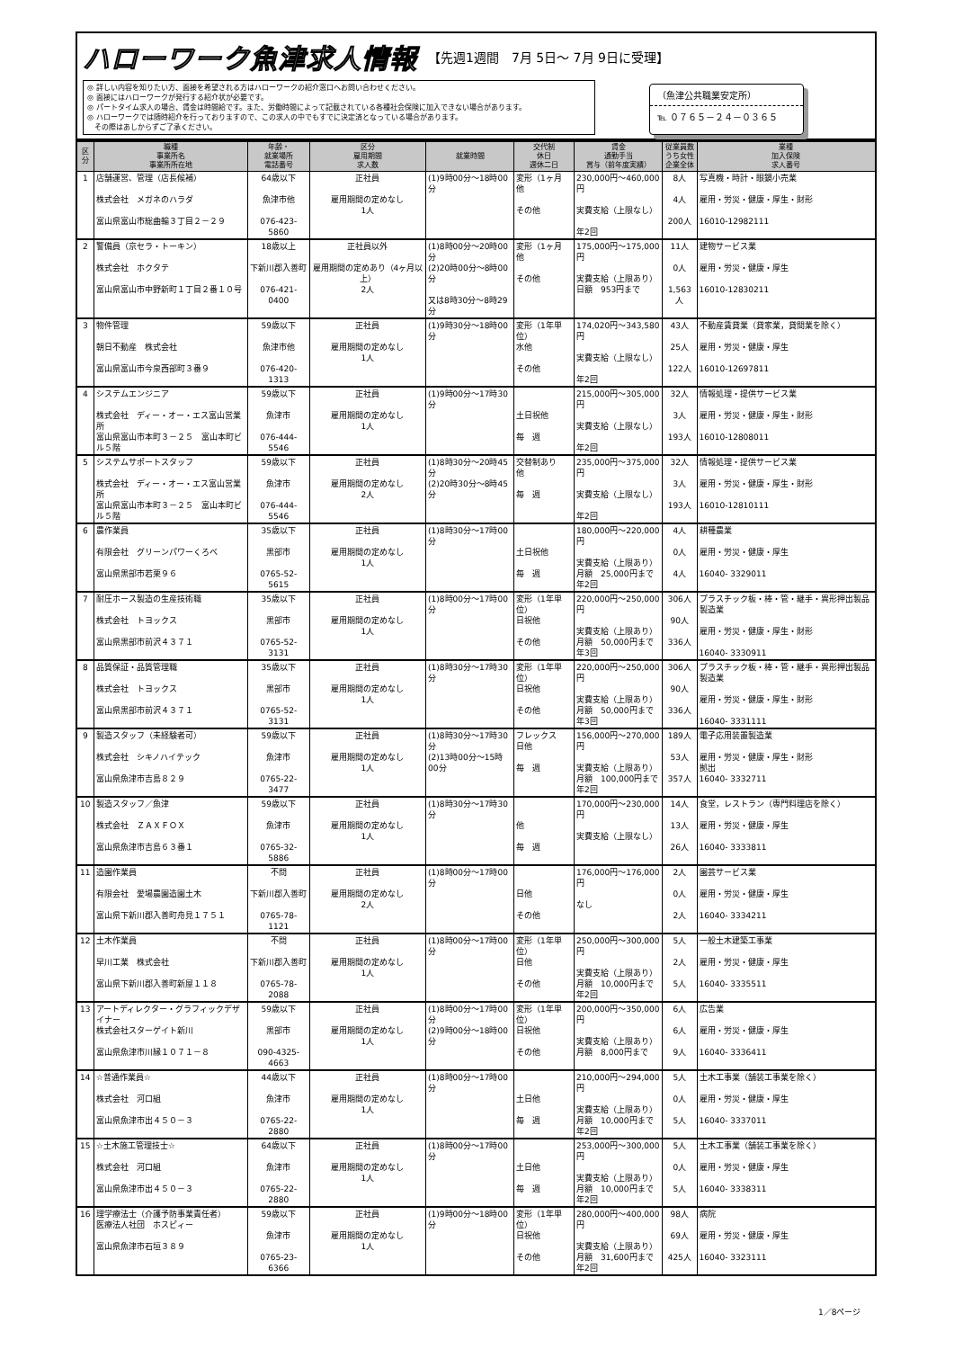ハローワーク魚津求人情報 【先週1週間　7月 5日～ 7月 9日に受理】
◎ 詳しい内容を知りたい方、面接を希望される方はハローワークの紹介窓口へお問い合わせください。
◎ 面接にはハローワークが発行する紹介状が必要です。
◎ パートタイム求人の場合、賃金は時間給です。また、労働時間によって記載されている各種社会保険に加入できない場合があります。
◎ ハローワークでは随時紹介を行っておりますので、この求人の中でもすでに決定済となっている場合があります。
　その際はあしからずご了承ください。
（魚津公共職業安定所）
℡ ０７６５－２４－０３６５
| 区分 | 職種 事業所名 事業所所在地 | 年齢・ 就業場所 電話番号 | 区分 雇用期間 求人数 | 就業時間 | 交代制 休日 週休二日 | 賃金 通勤手当 賞与（前年度実績） | 従業員数 うち女性 企業全体 | 業種 加入保険 求人番号 |
| --- | --- | --- | --- | --- | --- | --- | --- | --- |
| 1 | 店舗運営、管理（店長候補） 株式会社 メガネのハラダ 富山県富山市総曲輪３丁目２－２９ | 64歳以下 魚津市他 076-423-5860 | 正社員 雇用期間の定めなし 1人 | (1)9時00分～18時00分 | 変形（1ヶ月 他 その他 | 230,000円～460,000円 実費支給（上限なし） 年2回 | 8人 4人 200人 | 写真機・時計・眼鏡小売業 雇用・労災・健康・厚生・財形 16010-12982111 |
| 2 | 警備員（京セラ・トーキン） 株式会社 ホクタテ 富山県富山市中野新町１丁目２番１０号 | 18歳以上 下新川郡入善町 076-421-0400 | 正社員以外 雇用期間の定めあり（4ヶ月以上） 2人 | (1)8時00分～20時00分 (2)20時00分～8時00分 又は8時30分～8時29分 | 変形（1ヶ月 他 その他 | 175,000円～175,000円 実費支給（上限あり） 日額 953円まで | 11人 0人 1,563人 | 建物サービス業 雇用・労災・健康・厚生 16010-12830211 |
| 3 | 物件管理 朝日不動産 株式会社 富山県富山市今泉西部町３番９ | 59歳以下 魚津市他 076-420-1313 | 正社員 雇用期間の定めなし 1人 | (1)9時30分～18時00分 | 変形（1年単位） 水他 その他 | 174,020円～343,580円 実費支給（上限なし） 年2回 | 43人 25人 122人 | 不動産賃貸業（貸家業，貸間業を除く） 雇用・労災・健康・厚生 16010-12697811 |
| 4 | システムエンジニア 株式会社 ディー・オー・エス富山営業所 富山県富山市本町３－２５ 富山本町ビル５階 | 59歳以下 魚津市 076-444-5546 | 正社員 雇用期間の定めなし 1人 | (1)9時00分～17時30分 | 土日祝他 毎 週 | 215,000円～305,000円 実費支給（上限なし） 年2回 | 32人 3人 193人 | 情報処理・提供サービス業 雇用・労災・健康・厚生・財形 16010-12808011 |
| 5 | システムサポートスタッフ 株式会社 ディー・オー・エス富山営業所 富山県富山市本町３－２５ 富山本町ビル５階 | 59歳以下 魚津市 076-444-5546 | 正社員 雇用期間の定めなし 2人 | (1)8時30分～20時45分 (2)20時30分～8時45分 | 交替制あり 他 毎 週 | 235,000円～375,000円 実費支給（上限なし） 年2回 | 32人 3人 193人 | 情報処理・提供サービス業 雇用・労災・健康・厚生・財形 16010-12810111 |
| 6 | 農作業員 有限会社 グリーンパワーくろべ 富山県黒部市若栗９６ | 35歳以下 黒部市 0765-52-5615 | 正社員 雇用期間の定めなし 1人 | (1)8時30分～17時00分 | 土日祝他 毎 週 | 180,000円～220,000円 実費支給（上限あり） 月額 25,000円まで 年2回 | 4人 0人 4人 | 耕種農業 雇用・労災・健康・厚生 16040- 3329011 |
| 7 | 耐圧ホース製造の生産技術職 株式会社 トヨックス 富山県黒部市前沢４３７１ | 35歳以下 黒部市 0765-52-3131 | 正社員 雇用期間の定めなし 1人 | (1)8時00分～17時00分 | 変形（1年単位） 日祝他 その他 | 220,000円～250,000円 実費支給（上限あり） 月額 50,000円まで 年3回 | 306人 90人 336人 | プラスチック板・棒・管・継手・異形押出製品製造業 雇用・労災・健康・厚生・財形 16040- 3330911 |
| 8 | 品質保証・品質管理職 株式会社 トヨックス 富山県黒部市前沢４３７１ | 35歳以下 黒部市 0765-52-3131 | 正社員 雇用期間の定めなし 1人 | (1)8時30分～17時30分 | 変形（1年単位） 日祝他 その他 | 220,000円～250,000円 実費支給（上限あり） 月額 50,000円まで 年3回 | 306人 90人 336人 | プラスチック板・棒・管・継手・異形押出製品製造業 雇用・労災・健康・厚生・財形 16040- 3331111 |
| 9 | 製造スタッフ（未経験者可） 株式会社 シキノハイテック 富山県魚津市吉島８２９ | 59歳以下 魚津市 0765-22-3477 | 正社員 雇用期間の定めなし 1人 | (1)8時30分～17時30分 (2)13時00分～15時00分 | フレックス 日他 毎 週 | 156,000円～270,000円 実費支給（上限あり） 月額 100,000円まで 年2回 | 189人 53人 357人 | 電子応用装置製造業 雇用・労災・健康・厚生・財形 拠出 16040- 3332711 |
| 10 | 製造スタッフ／魚津 株式会社 ＺＡＸＦＯＸ 富山県魚津市吉島６３番１ | 59歳以下 魚津市 0765-32-5886 | 正社員 雇用期間の定めなし 1人 | (1)8時30分～17時30分 | 他 毎 週 | 170,000円～230,000円 実費支給（上限なし） | 14人 13人 26人 | 食堂，レストラン（専門料理店を除く） 雇用・労災・健康・厚生 16040- 3333811 |
| 11 | 造園作業員 有限会社 愛場農園造園土木 富山県下新川郡入善町舟見１７５１ | 不問 下新川郡入善町 0765-78-1121 | 正社員 雇用期間の定めなし 2人 | (1)8時00分～17時00分 | 日他 その他 | 176,000円～176,000円 なし | 2人 0人 2人 | 園芸サービス業 雇用・労災・健康・厚生 16040- 3334211 |
| 12 | 土木作業員 早川工業 株式会社 富山県下新川郡入善町新屋１１８ | 不問 下新川郡入善町 0765-78-2088 | 正社員 雇用期間の定めなし 1人 | (1)8時00分～17時00分 | 変形（1年単位） 日他 その他 | 250,000円～300,000円 実費支給（上限あり） 月額 10,000円まで 年2回 | 5人 2人 5人 | 一般土木建築工事業 雇用・労災・健康・厚生 16040- 3335511 |
| 13 | アートディレクター・グラフィックデザイナー 株式会社スターゲイト新川 富山県魚津市川縁１０７１－８ | 59歳以下 黒部市 090-4325-4663 | 正社員 雇用期間の定めなし 1人 | (1)8時00分～17時00分 (2)9時00分～18時00分 | 変形（1年単位） 日祝他 その他 | 200,000円～350,000円 実費支給（上限あり） 月額 8,000円まで | 6人 6人 9人 | 広告業 雇用・労災・健康・厚生 16040- 3336411 |
| 14 | ☆普通作業員☆ 株式会社 河口組 富山県魚津市出４５０－３ | 44歳以下 魚津市 0765-22-2880 | 正社員 雇用期間の定めなし 1人 | (1)8時00分～17時00分 | 土日他 毎 週 | 210,000円～294,000円 実費支給（上限あり） 月額 10,000円まで 年2回 | 5人 0人 5人 | 土木工事業（舗装工事業を除く） 雇用・労災・健康・厚生 16040- 3337011 |
| 15 | ☆土木施工管理技士☆ 株式会社 河口組 富山県魚津市出４５０－３ | 64歳以下 魚津市 0765-22-2880 | 正社員 雇用期間の定めなし 1人 | (1)8時00分～17時00分 | 土日他 毎 週 | 253,000円～300,000円 実費支給（上限あり） 月額 10,000円まで 年2回 | 5人 0人 5人 | 土木工事業（舗装工事業を除く） 雇用・労災・健康・厚生 16040- 3338311 |
| 16 | 理学療法士（介護予防事業責任者） 医療法人社団 ホスピィー 富山県魚津市石垣３８９ | 59歳以下 魚津市 0765-23-6366 | 正社員 雇用期間の定めなし 1人 | (1)9時00分～18時00分 | 変形（1年単位） 日祝他 その他 | 280,000円～400,000円 実費支給（上限あり） 月額 31,600円まで 年2回 | 98人 69人 425人 | 病院 雇用・労災・健康・厚生 16040- 3323111 |
1／8ページ